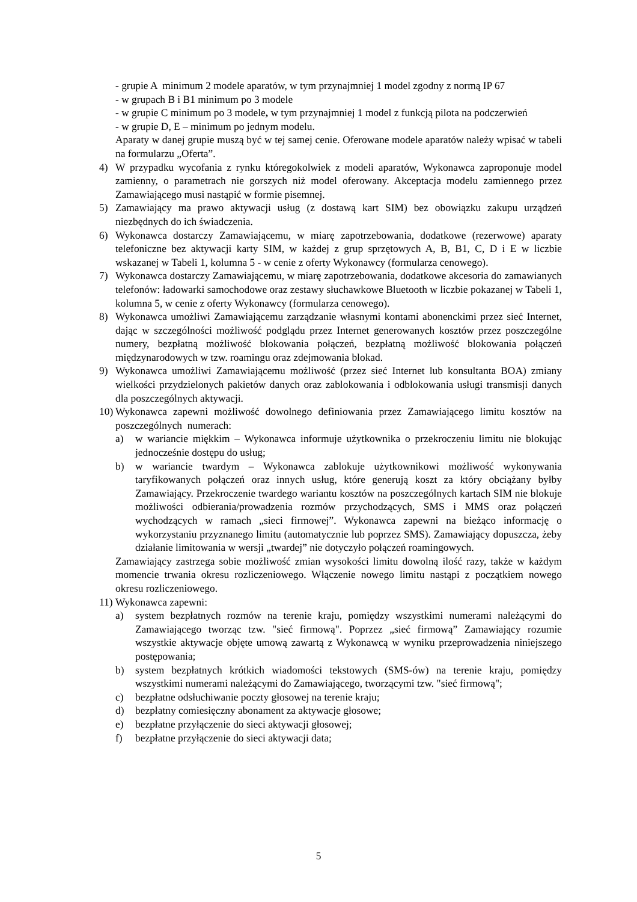- grupie A minimum 2 modele aparatów, w tym przynajmniej 1 model zgodny z normą IP 67
- w grupach B i B1 minimum po 3 modele
- w grupie C minimum po 3 modele, w tym przynajmniej 1 model z funkcją pilota na podczerwień
- w grupie D, E – minimum po jednym modelu.
Aparaty w danej grupie muszą być w tej samej cenie. Oferowane modele aparatów należy wpisać w tabeli na formularzu „Oferta”.
4) W przypadku wycofania z rynku któregokolwiek z modeli aparatów, Wykonawca zaproponuje model zamienny, o parametrach nie gorszych niż model oferowany. Akceptacja modelu zamiennego przez Zamawiającego musi nastąpić w formie pisemnej.
5) Zamawiający ma prawo aktywacji usług (z dostawą kart SIM) bez obowiązku zakupu urządzeń niezbędnych do ich świadczenia.
6) Wykonawca dostarczy Zamawiającemu, w miarę zapotrzebowania, dodatkowe (rezerwowe) aparaty telefoniczne bez aktywacji karty SIM, w każdej z grup sprzętowych A, B, B1, C, D i E w liczbie wskazanej w Tabeli 1, kolumna 5 - w cenie z oferty Wykonawcy (formularza cenowego).
7) Wykonawca dostarczy Zamawiającemu, w miarę zapotrzebowania, dodatkowe akcesoria do zamawianych telefonów: ładowarki samochodowe oraz zestawy słuchawkowe Bluetooth w liczbie pokazanej w Tabeli 1, kolumna 5, w cenie z oferty Wykonawcy (formularza cenowego).
8) Wykonawca umożliwi Zamawiającemu zarządzanie własnymi kontami abonenckimi przez sieć Internet, dając w szczególności możliwość podglądu przez Internet generowanych kosztów przez poszczególne numery, bezpłatną możliwość blokowania połączeń, bezpłatną możliwość blokowania połączeń międzynarodowych w tzw. roamingu oraz zdejmowania blokad.
9) Wykonawca umożliwi Zamawiającemu możliwość (przez sieć Internet lub konsultanta BOA) zmiany wielkości przydzielonych pakietów danych oraz zablokowania i odblokowania usługi transmisji danych dla poszczególnych aktywacji.
10) Wykonawca zapewni możliwość dowolnego definiowania przez Zamawiającego limitu kosztów na poszczególnych numerach:
a) w wariancie miękkim – Wykonawca informuje użytkownika o przekroczeniu limitu nie blokując jednocześnie dostępu do usług;
b) w wariancie twardym – Wykonawca zablokuje użytkownikowi możliwość wykonywania taryfikowanych połączeń oraz innych usług, które generują koszt za który obciążany byłby Zamawiający. Przekroczenie twardego wariantu kosztów na poszczególnych kartach SIM nie blokuje możliwości odbierania/prowadzenia rozmów przychodzących, SMS i MMS oraz połączeń wychodzących w ramach „sieci firmowej”. Wykonawca zapewni na bieżąco informację o wykorzystaniu przyznanego limitu (automatycznie lub poprzez SMS). Zamawiający dopuszcza, żeby działanie limitowania w wersji „twardej” nie dotyczyło połączeń roamingowych.
Zamawiający zastrzega sobie możliwość zmian wysokości limitu dowolną ilość razy, także w każdym momencie trwania okresu rozliczeniowego. Włączenie nowego limitu nastąpi z początkiem nowego okresu rozliczeniowego.
11) Wykonawca zapewni:
a) system bezpłatnych rozmów na terenie kraju, pomiędzy wszystkimi numerami należącymi do Zamawiającego tworząc tzw. "sieć firmową". Poprzez „sieć firmową” Zamawiający rozumie wszystkie aktywacje objęte umową zawartą z Wykonawcą w wyniku przeprowadzenia niniejszego postępowania;
b) system bezpłatnych krótkich wiadomości tekstowych (SMS-ów) na terenie kraju, pomiędzy wszystkimi numerami należącymi do Zamawiającego, tworzącymi tzw. "sieć firmową";
c) bezpłatne odsłuchiwanie poczty głosowej na terenie kraju;
d) bezpłatny comiesięczny abonament za aktywacje głosowe;
e) bezpłatne przyłączenie do sieci aktywacji głosowej;
f) bezpłatne przyłączenie do sieci aktywacji data;
5